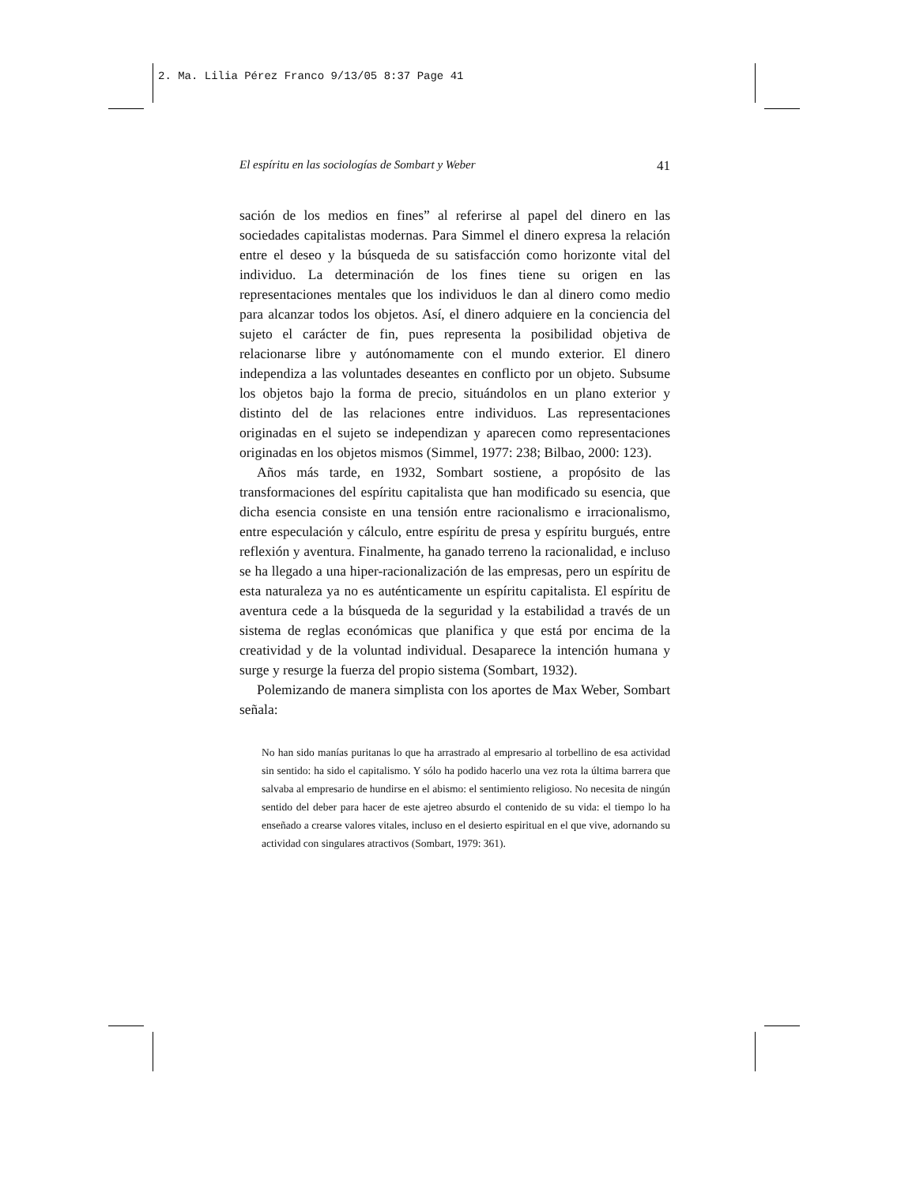2. Ma. Lilia Pérez Franco 9/13/05 8:37 Page 41
El espíritu en las sociologías de Sombart y Weber 41
sación de los medios en fines” al referirse al papel del dinero en las sociedades capitalistas modernas. Para Simmel el dinero expresa la relación entre el deseo y la búsqueda de su satisfacción como horizonte vital del individuo. La determinación de los fines tiene su origen en las representaciones mentales que los individuos le dan al dinero como medio para alcanzar todos los objetos. Así, el dinero adquiere en la conciencia del sujeto el carácter de fin, pues representa la posibilidad objetiva de relacionarse libre y autónomamente con el mundo exterior. El dinero independiza a las voluntades deseantes en conflicto por un objeto. Subsume los objetos bajo la forma de precio, situándolos en un plano exterior y distinto del de las relaciones entre individuos. Las representaciones originadas en el sujeto se independizan y aparecen como representaciones originadas en los objetos mismos (Simmel, 1977: 238; Bilbao, 2000: 123).
Años más tarde, en 1932, Sombart sostiene, a propósito de las transformaciones del espíritu capitalista que han modificado su esencia, que dicha esencia consiste en una tensión entre racionalismo e irracionalismo, entre especulación y cálculo, entre espíritu de presa y espíritu burgués, entre reflexión y aventura. Finalmente, ha ganado terreno la racionalidad, e incluso se ha llegado a una hiper-racionalización de las empresas, pero un espíritu de esta naturaleza ya no es auténticamente un espíritu capitalista. El espíritu de aventura cede a la búsqueda de la seguridad y la estabilidad a través de un sistema de reglas económicas que planifica y que está por encima de la creatividad y de la voluntad individual. Desaparece la intención humana y surge y resurge la fuerza del propio sistema (Sombart, 1932).
Polemizando de manera simplista con los aportes de Max Weber, Sombart señala:
No han sido manías puritanas lo que ha arrastrado al empresario al torbellino de esa actividad sin sentido: ha sido el capitalismo. Y sólo ha podido hacerlo una vez rota la última barrera que salvaba al empresario de hundirse en el abismo: el sentimiento religioso. No necesita de ningún sentido del deber para hacer de este ajetreo absurdo el contenido de su vida: el tiempo lo ha enseñado a crearse valores vitales, incluso en el desierto espiritual en el que vive, adornando su actividad con singulares atractivos (Sombart, 1979: 361).